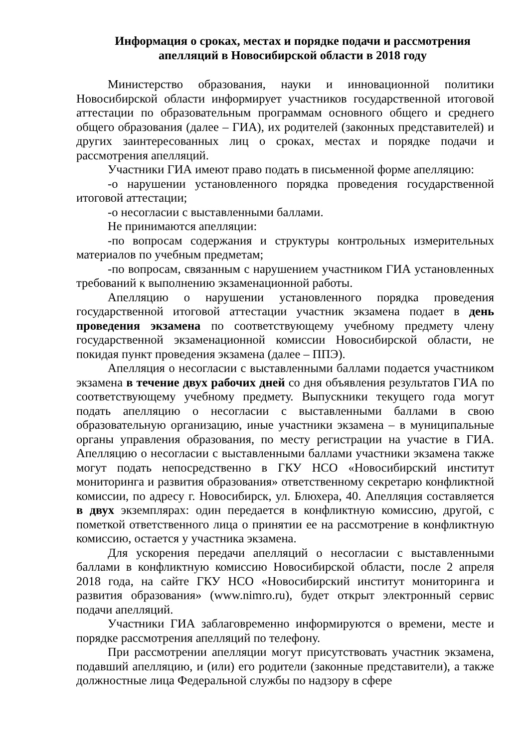Информация о сроках, местах и порядке подачи и рассмотрения апелляций в Новосибирской области в 2018 году
Министерство образования, науки и инновационной политики Новосибирской области информирует участников государственной итоговой аттестации по образовательным программам основного общего и среднего общего образования (далее – ГИА), их родителей (законных представителей) и других заинтересованных лиц о сроках, местах и порядке подачи и рассмотрения апелляций.
Участники ГИА имеют право подать в письменной форме апелляцию:
-о нарушении установленного порядка проведения государственной итоговой аттестации;
-о несогласии с выставленными баллами.
Не принимаются апелляции:
-по вопросам содержания и структуры контрольных измерительных материалов по учебным предметам;
-по вопросам, связанным с нарушением участником ГИА установленных требований к выполнению экзаменационной работы.
Апелляцию о нарушении установленного порядка проведения государственной итоговой аттестации участник экзамена подает в день проведения экзамена по соответствующему учебному предмету члену государственной экзаменационной комиссии Новосибирской области, не покидая пункт проведения экзамена (далее – ППЭ).
Апелляция о несогласии с выставленными баллами подается участником экзамена в течение двух рабочих дней со дня объявления результатов ГИА по соответствующему учебному предмету. Выпускники текущего года могут подать апелляцию о несогласии с выставленными баллами в свою образовательную организацию, иные участники экзамена – в муниципальные органы управления образования, по месту регистрации на участие в ГИА. Апелляцию о несогласии с выставленными баллами участники экзамена также могут подать непосредственно в ГКУ НСО «Новосибирский институт мониторинга и развития образования» ответственному секретарю конфликтной комиссии, по адресу г. Новосибирск, ул. Блюхера, 40. Апелляция составляется в двух экземплярах: один передается в конфликтную комиссию, другой, с пометкой ответственного лица о принятии ее на рассмотрение в конфликтную комиссию, остается у участника экзамена.
Для ускорения передачи апелляций о несогласии с выставленными баллами в конфликтную комиссию Новосибирской области, после 2 апреля 2018 года, на сайте ГКУ НСО «Новосибирский институт мониторинга и развития образования» (www.nimro.ru), будет открыт электронный сервис подачи апелляций.
Участники ГИА заблаговременно информируются о времени, месте и порядке рассмотрения апелляций по телефону.
При рассмотрении апелляции могут присутствовать участник экзамена, подавший апелляцию, и (или) его родители (законные представители), а также должностные лица Федеральной службы по надзору в сфере